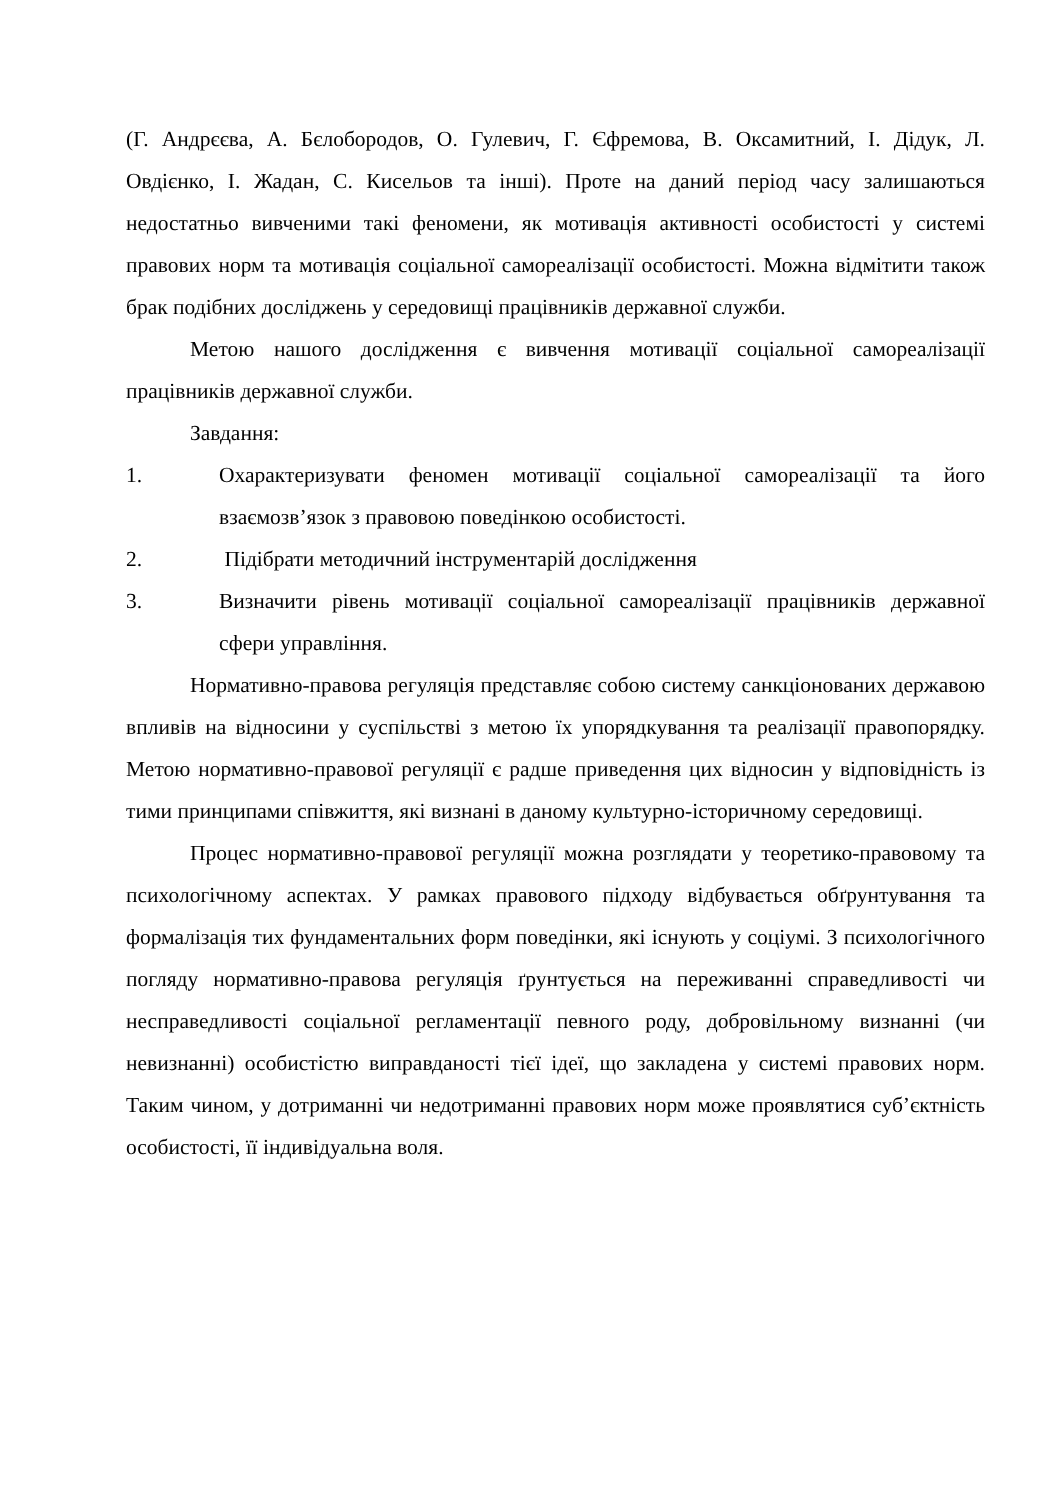(Г. Андрєєва, А. Бєлобородов, О. Гулевич, Г. Єфремова, В. Оксамитний, І. Дідук, Л. Овдієнко, І. Жадан, С. Кисельов та інші). Проте на даний період часу залишаються недостатньо вивченими такі феномени, як мотивація активності особистості у системі правових норм та мотивація соціальної самореалізації особистості. Можна відмітити також брак подібних досліджень у середовищі працівників державної служби.
Метою нашого дослідження є вивчення мотивації соціальної самореалізації працівників державної служби.
Завдання:
1. Охарактеризувати феномен мотивації соціальної самореалізації та його взаємозв’язок з правовою поведінкою особистості.
2. Підібрати методичний інструментарій дослідження
3. Визначити рівень мотивації соціальної самореалізації працівників державної сфери управління.
Нормативно-правова регуляція представляє собою систему санкціонованих державою впливів на відносини у суспільстві з метою їх упорядкування та реалізації правопорядку. Метою нормативно-правової регуляції є радше приведення цих відносин у відповідність із тими принципами співжиття, які визнані в даному культурно-історичному середовищі.
Процес нормативно-правової регуляції можна розглядати у теоретико-правовому та психологічному аспектах. У рамках правового підходу відбувається обґрунтування та формалізація тих фундаментальних форм поведінки, які існують у соціумі. З психологічного погляду нормативно-правова регуляція ґрунтується на переживанні справедливості чи несправедливості соціальної регламентації певного роду, добровільному визнанні (чи невизнанні) особистістю виправданості тієї ідеї, що закладена у системі правових норм. Таким чином, у дотриманні чи недотриманні правових норм може проявлятися суб’єктність особистості, її індивідуальна воля.